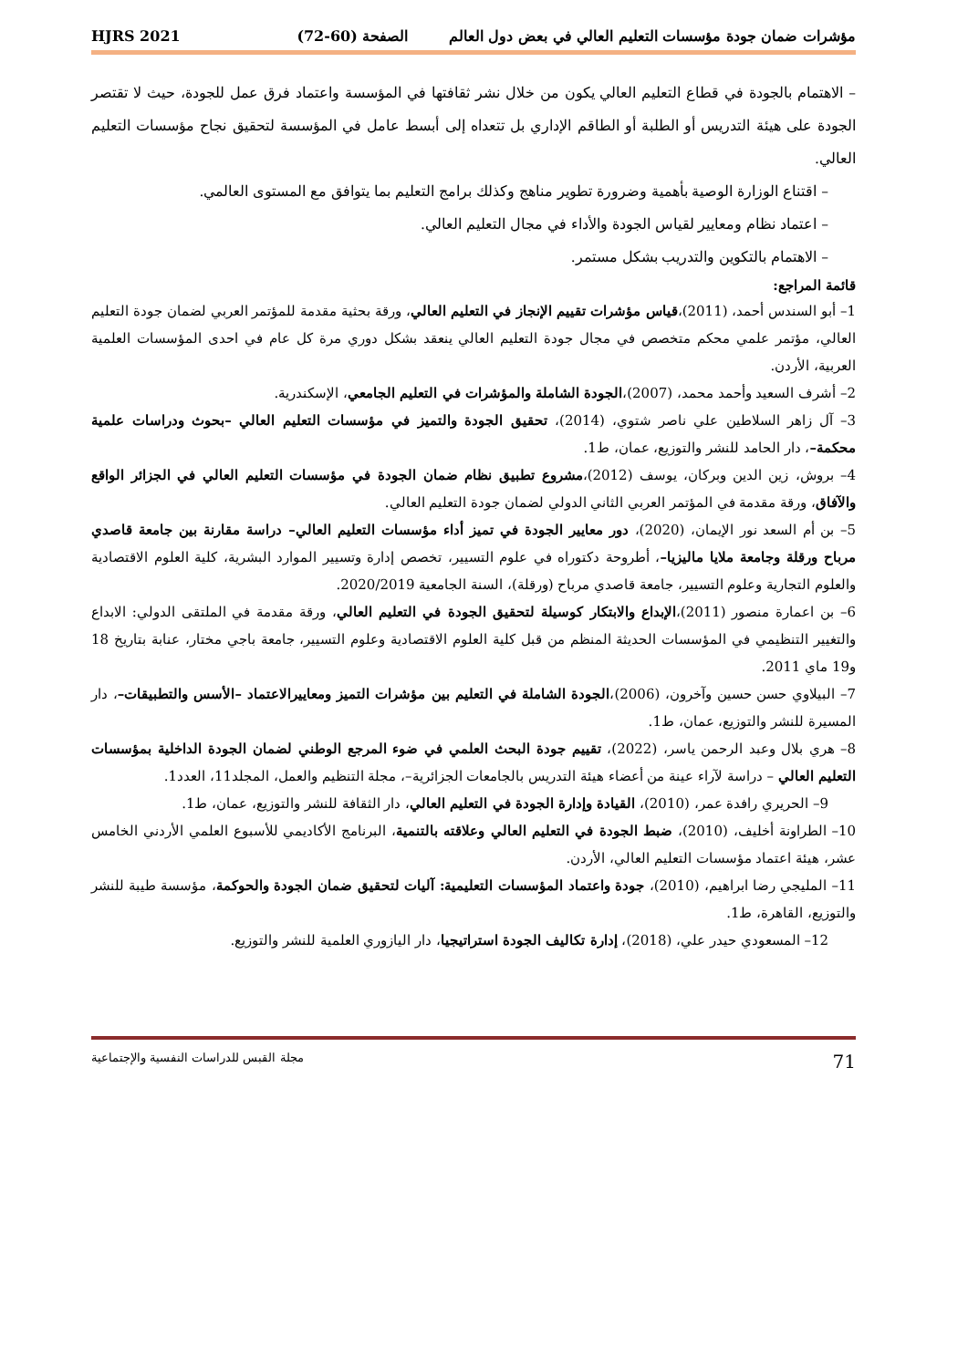مؤشرات ضمان جودة مؤسسات التعليم العالي في بعض دول العالم الصفحة (60-72) HJRS 2021
– الاهتمام بالجودة في قطاع التعليم العالي يكون من خلال نشر ثقافتها في المؤسسة واعتماد فرق عمل للجودة، حيث لا تقتصر الجودة على هيئة التدريس أو الطلبة أو الطاقم الإداري بل تتعداه إلى أبسط عامل في المؤسسة لتحقيق نجاح مؤسسات التعليم العالي.
– اقتناع الوزارة الوصية بأهمية وضرورة تطوير مناهج وكذلك برامج التعليم بما يتوافق مع المستوى العالمي.
– اعتماد نظام ومعايير لقياس الجودة والأداء في مجال التعليم العالي.
– الاهتمام بالتكوين والتدريب بشكل مستمر.
قائمة المراجع:
1– أبو السندس أحمد، (2011)،قياس مؤشرات تقييم الإنجاز في التعليم العالي، ورقة بحثية مقدمة للمؤتمر العربي لضمان جودة التعليم العالي، مؤتمر علمي محكم متخصص في مجال جودة التعليم العالي ينعقد بشكل دوري مرة كل عام في احدى المؤسسات العلمية العربية، الأردن.
2– أشرف السعيد وأحمد محمد، (2007)،الجودة الشاملة والمؤشرات في التعليم الجامعي، الإسكندرية.
3– آل زاهر السلاطين علي ناصر شتوي، (2014)، تحقيق الجودة والتميز في مؤسسات التعليم العالي –بحوث ودراسات علمية محكمة–، دار الحامد للنشر والتوزيع، عمان، ط1.
4– بروش، زين الدين وبركان، يوسف (2012)،مشروع تطبيق نظام ضمان الجودة في مؤسسات التعليم العالي في الجزائر الواقع والآفاق، ورقة مقدمة في المؤتمر العربي الثاني الدولي لضمان جودة التعليم العالي.
5– بن أم السعد نور الإيمان، (2020)، دور معايير الجودة في تميز أداء مؤسسات التعليم العالي– دراسة مقارنة بين جامعة قاصدي مرباح ورقلة وجامعة ملايا ماليزيا–، أطروحة دكتوراه في علوم التسيير، تخصص إدارة وتسيير الموارد البشرية، كلية العلوم الاقتصادية والعلوم التجارية وعلوم التسيير، جامعة قاصدي مرباح (ورقلة)، السنة الجامعية 2020/2019.
6– بن اعمارة منصور (2011)،الإبداع والابتكار كوسيلة لتحقيق الجودة في التعليم العالي، ورقة مقدمة في الملتقى الدولي: الابداع والتغيير التنظيمي في المؤسسات الحديثة المنظم من قبل كلية العلوم الاقتصادية وعلوم التسيير، جامعة باجي مختار، عنابة بتاريخ 18 و19 ماي 2011.
7– البيلاوي حسن حسين وآخرون، (2006)،الجودة الشاملة في التعليم بين مؤشرات التميز ومعاييرالاعتماد –الأسس والتطبيقات–، دار المسيرة للنشر والتوزيع، عمان، ط1.
8– هري بلال وعبد الرحمن ياسر، (2022)، تقييم جودة البحث العلمي في ضوء المرجع الوطني لضمان الجودة الداخلية بمؤسسات التعليم العالي – دراسة لآراء عينة من أعضاء هيئة التدريس بالجامعات الجزائرية–، مجلة التنظيم والعمل، المجلد11، العدد1.
9– الحريري رافدة عمر، (2010)، القيادة وإدارة الجودة في التعليم العالي، دار الثقافة للنشر والتوزيع، عمان، ط1.
10– الطراونة أخليف، (2010)، ضبط الجودة في التعليم العالي وعلاقته بالتنمية، البرنامج الأكاديمي للأسبوع العلمي الأردني الخامس عشر، هيئة اعتماد مؤسسات التعليم العالي، الأردن.
11– المليجي رضا ابراهيم، (2010)، جودة واعتماد المؤسسات التعليمية: آليات لتحقيق ضمان الجودة والحوكمة، مؤسسة طيبة للنشر والتوزيع، القاهرة، ط1.
12– المسعودي حيدر علي، (2018)، إدارة تكاليف الجودة استراتيجيا، دار اليازوري العلمية للنشر والتوزيع.
71 مجلة القبس للدراسات النفسية والإجتماعية